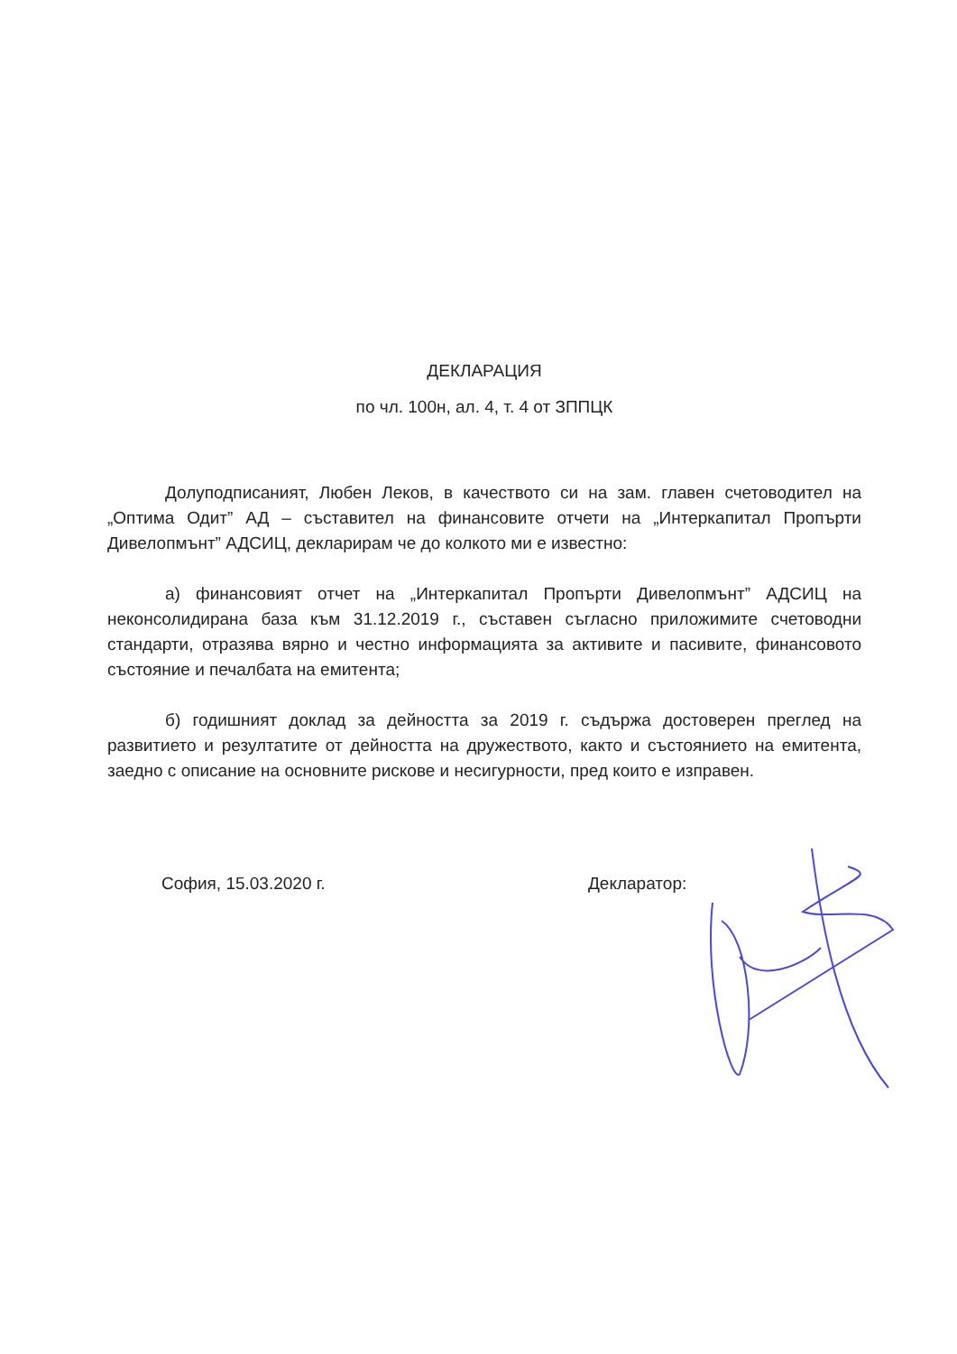ДЕКЛАРАЦИЯ
по чл. 100н, ал. 4, т. 4 от ЗППЦК
Долуподписаният, Любен Леков, в качеството си на зам. главен счетоводител на „Оптима Одит” АД – съставител на финансовите отчети на „Интеркапитал Пропърти Дивелопмънт” АДСИЦ, декларирам че до колкото ми е известно:
а) финансовият отчет на „Интеркапитал Пропърти Дивелопмънт” АДСИЦ на неконсолидирана база към 31.12.2019 г., съставен съгласно приложимите счетоводни стандарти, отразява вярно и честно информацията за активите и пасивите, финансовото състояние и печалбата на емитента;
б) годишният доклад за дейността за 2019 г. съдържа достоверен преглед на развитието и резултатите от дейността на дружеството, както и състоянието на емитента, заедно с описание на основните рискове и несигурности, пред които е изправен.
София, 15.03.2020 г. Декларатор: